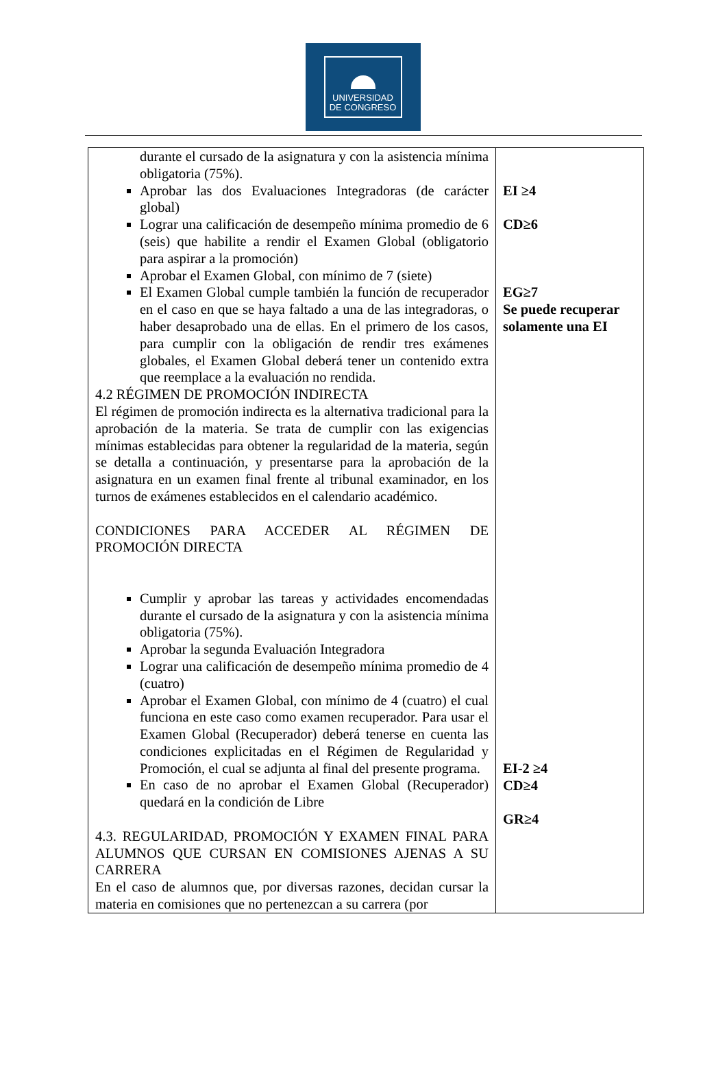UNIVERSIDAD
DE CONGRESO
| durante el cursado de la asignatura y con la asistencia mínima obligatoria (75%). Aprobar las dos Evaluaciones Integradoras (de carácter global) Lograr una calificación de desempeño mínima promedio de 6 (seis) que habilite a rendir el Examen Global (obligatorio para aspirar a la promoción) Aprobar el Examen Global, con mínimo de 7 (siete) El Examen Global cumple también la función de recuperador en el caso en que se haya faltado a una de las integradoras, o haber desaprobado una de ellas. En el primero de los casos, para cumplir con la obligación de rendir tres exámenes globales, el Examen Global deberá tener un contenido extra que reemplace a la evaluación no rendida. 4.2 RÉGIMEN DE PROMOCIÓN INDIRECTA El régimen de promoción indirecta es la alternativa tradicional para la aprobación de la materia. Se trata de cumplir con las exigencias mínimas establecidas para obtener la regularidad de la materia, según se detalla a continuación, y presentarse para la aprobación de la asignatura en un examen final frente al tribunal examinador, en los turnos de exámenes establecidos en el calendario académico. CONDICIONES PARA ACCEDER AL RÉGIMEN DE PROMOCIÓN DIRECTA Cumplir y aprobar las tareas y actividades encomendadas durante el cursado de la asignatura y con la asistencia mínima obligatoria (75%). Aprobar la segunda Evaluación Integradora Lograr una calificación de desempeño mínima promedio de 4 (cuatro) Aprobar el Examen Global, con mínimo de 4 (cuatro) el cual funciona en este caso como examen recuperador. Para usar el Examen Global (Recuperador) deberá tenerse en cuenta las condiciones explicitadas en el Régimen de Regularidad y Promoción, el cual se adjunta al final del presente programa. En caso de no aprobar el Examen Global (Recuperador) quedará en la condición de Libre 4.3. REGULARIDAD, PROMOCIÓN Y EXAMEN FINAL PARA ALUMNOS QUE CURSAN EN COMISIONES AJENAS A SU CARRERA En el caso de alumnos que, por diversas razones, decidan cursar la materia en comisiones que no pertenezcan a su carrera (por | EI ≥4 CD≥6 EG≥7 Se puede recuperar solamente una EI EI-2 ≥4 CD≥4 GR≥4 |